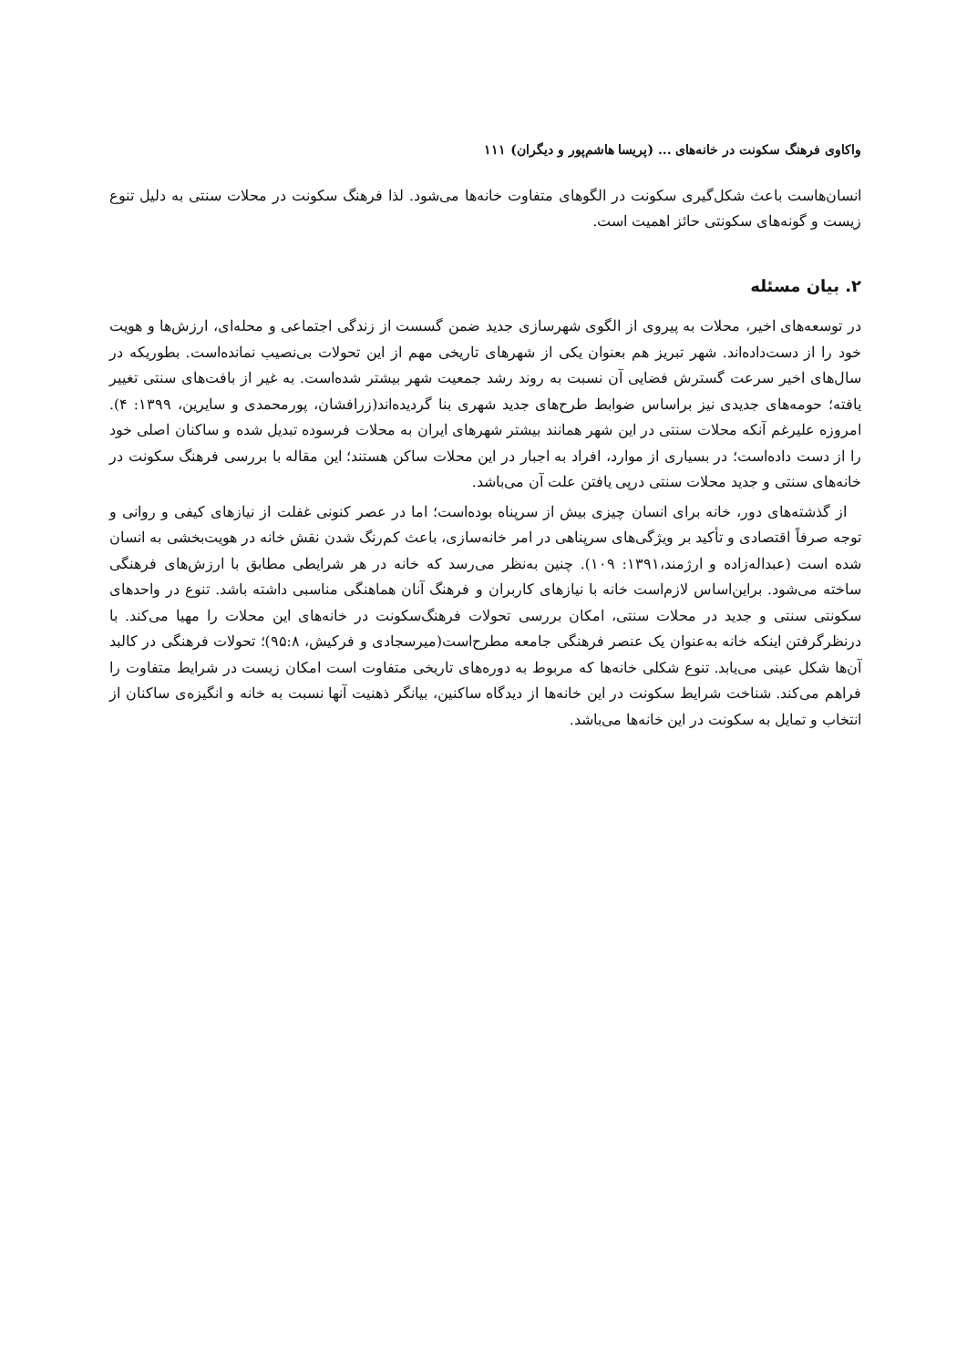واکاوی فرهنگ سکونت در خانه‌های ... (پریسا هاشم‌پور و دیگران) ۱۱۱
انسان‌هاست باعث شکل‌گیری سکونت در الگوهای متفاوت خانه‌ها می‌شود. لذا فرهنگ سکونت در محلات سنتی به دلیل تنوع زیست و گونه‌های سکونتی حائز اهمیت است.
۲. بیان مسئله
در توسعه‌های اخیر، محلات به پیروی از الگوی شهرسازی جدید ضمن گسست از زندگی اجتماعی و محله‌ای، ارزش‌ها و هویت خود را از دست‌داده‌اند. شهر تبریز هم بعنوان یکی از شهرهای تاریخی مهم از این تحولات بی‌نصیب نمانده‌است. بطوریکه در سال‌های اخیر سرعت گسترش فضایی آن نسبت به روند رشد جمعیت شهر بیشتر شده‌است. به غیر از بافت‌های سنتی تغییر یافته؛ حومه‌های جدیدی نیز براساس ضوابط طرح‌های جدید شهری بنا گردیده‌اند(زرافشان، پورمحمدی و سایرین، ۱۳۹۹: ۴). امروزه علیرغم آنکه محلات سنتی در این شهر همانند بیشتر شهرهای ایران به محلات فرسوده تبدیل شده و ساکنان اصلی خود را از دست داده‌است؛ در بسیاری از موارد، افراد به اجبار در این محلات ساکن هستند؛ این مقاله با بررسی فرهنگ سکونت در خانه‌های سنتی و جدید محلات سنتی درپی یافتن علت آن می‌باشد.
از گذشته‌های دور، خانه برای انسان چیزی بیش از سرپناه بوده‌است؛ اما در عصر کنونی غفلت از نیازهای کیفی و روانی و توجه صرفاً اقتصادی و تأکید بر ویژگی‌های سرپناهی در امر خانه‌سازی، باعث کم‌رنگ شدن نقش خانه در هویت‌بخشی به انسان شده است (عبداله‌زاده و ارژمند،۱۳۹۱: ۱۰۹). چنین به‌نظر می‌رسد که خانه در هر شرایطی مطابق با ارزش‌های فرهنگی ساخته می‌شود. براین‌اساس لازم‌است خانه با نیازهای کاربران و فرهنگ آنان هماهنگی مناسبی داشته باشد. تنوع در واحدهای سکونتی سنتی و جدید در محلات سنتی، امکان بررسی تحولات فرهنگ‌سکونت در خانه‌های این محلات را مهیا می‌کند. با درنظرگرفتن اینکه خانه به‌عنوان یک عنصر فرهنگی جامعه مطرح‌است(میرسجادی و فرکیش، ۹۵:۸)؛ تحولات فرهنگی در کالبد آن‌ها شکل عینی می‌یابد. تنوع شکلی خانه‌ها که مربوط به دوره‌های تاریخی متفاوت است امکان زیست در شرایط متفاوت را فراهم می‌کند. شناخت شرایط سکونت در این خانه‌ها از دیدگاه ساکنین، بیانگر ذهنیت آنها نسبت به خانه و انگیزه‌ی ساکنان از انتخاب و تمایل به سکونت در این خانه‌ها می‌باشد.